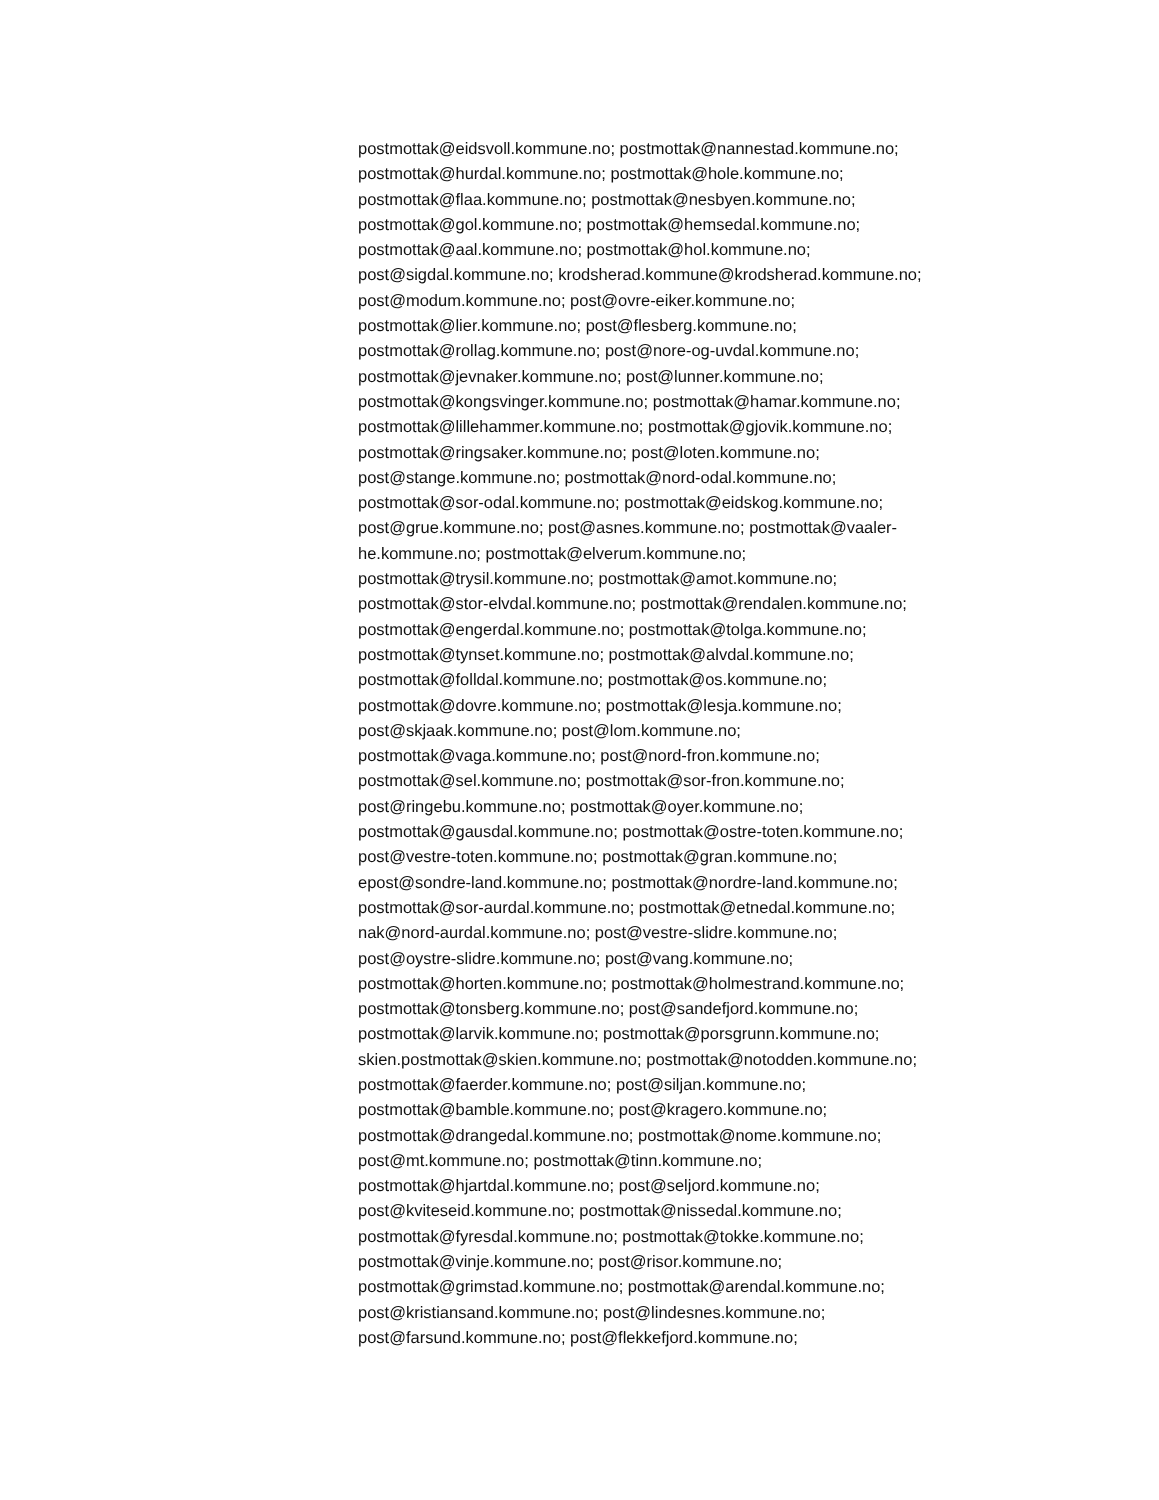postmottak@eidsvoll.kommune.no; postmottak@nannestad.kommune.no;
postmottak@hurdal.kommune.no; postmottak@hole.kommune.no;
postmottak@flaa.kommune.no; postmottak@nesbyen.kommune.no;
postmottak@gol.kommune.no; postmottak@hemsedal.kommune.no;
postmottak@aal.kommune.no; postmottak@hol.kommune.no;
post@sigdal.kommune.no; krodsherad.kommune@krodsherad.kommune.no;
post@modum.kommune.no; post@ovre-eiker.kommune.no;
postmottak@lier.kommune.no; post@flesberg.kommune.no;
postmottak@rollag.kommune.no; post@nore-og-uvdal.kommune.no;
postmottak@jevnaker.kommune.no; post@lunner.kommune.no;
postmottak@kongsvinger.kommune.no; postmottak@hamar.kommune.no;
postmottak@lillehammer.kommune.no; postmottak@gjovik.kommune.no;
postmottak@ringsaker.kommune.no; post@loten.kommune.no;
post@stange.kommune.no; postmottak@nord-odal.kommune.no;
postmottak@sor-odal.kommune.no; postmottak@eidskog.kommune.no;
post@grue.kommune.no; post@asnes.kommune.no; postmottak@vaaler-
he.kommune.no; postmottak@elverum.kommune.no;
postmottak@trysil.kommune.no; postmottak@amot.kommune.no;
postmottak@stor-elvdal.kommune.no; postmottak@rendalen.kommune.no;
postmottak@engerdal.kommune.no; postmottak@tolga.kommune.no;
postmottak@tynset.kommune.no; postmottak@alvdal.kommune.no;
postmottak@folldal.kommune.no; postmottak@os.kommune.no;
postmottak@dovre.kommune.no; postmottak@lesja.kommune.no;
post@skjaak.kommune.no; post@lom.kommune.no;
postmottak@vaga.kommune.no; post@nord-fron.kommune.no;
postmottak@sel.kommune.no; postmottak@sor-fron.kommune.no;
post@ringebu.kommune.no; postmottak@oyer.kommune.no;
postmottak@gausdal.kommune.no; postmottak@ostre-toten.kommune.no;
post@vestre-toten.kommune.no; postmottak@gran.kommune.no;
epost@sondre-land.kommune.no; postmottak@nordre-land.kommune.no;
postmottak@sor-aurdal.kommune.no; postmottak@etnedal.kommune.no;
nak@nord-aurdal.kommune.no; post@vestre-slidre.kommune.no;
post@oystre-slidre.kommune.no; post@vang.kommune.no;
postmottak@horten.kommune.no; postmottak@holmestrand.kommune.no;
postmottak@tonsberg.kommune.no; post@sandefjord.kommune.no;
postmottak@larvik.kommune.no; postmottak@porsgrunn.kommune.no;
skien.postmottak@skien.kommune.no; postmottak@notodden.kommune.no;
postmottak@faerder.kommune.no; post@siljan.kommune.no;
postmottak@bamble.kommune.no; post@kragero.kommune.no;
postmottak@drangedal.kommune.no; postmottak@nome.kommune.no;
post@mt.kommune.no; postmottak@tinn.kommune.no;
postmottak@hjartdal.kommune.no; post@seljord.kommune.no;
post@kviteseid.kommune.no; postmottak@nissedal.kommune.no;
postmottak@fyresdal.kommune.no; postmottak@tokke.kommune.no;
postmottak@vinje.kommune.no; post@risor.kommune.no;
postmottak@grimstad.kommune.no; postmottak@arendal.kommune.no;
post@kristiansand.kommune.no; post@lindesnes.kommune.no;
post@farsund.kommune.no; post@flekkefjord.kommune.no;